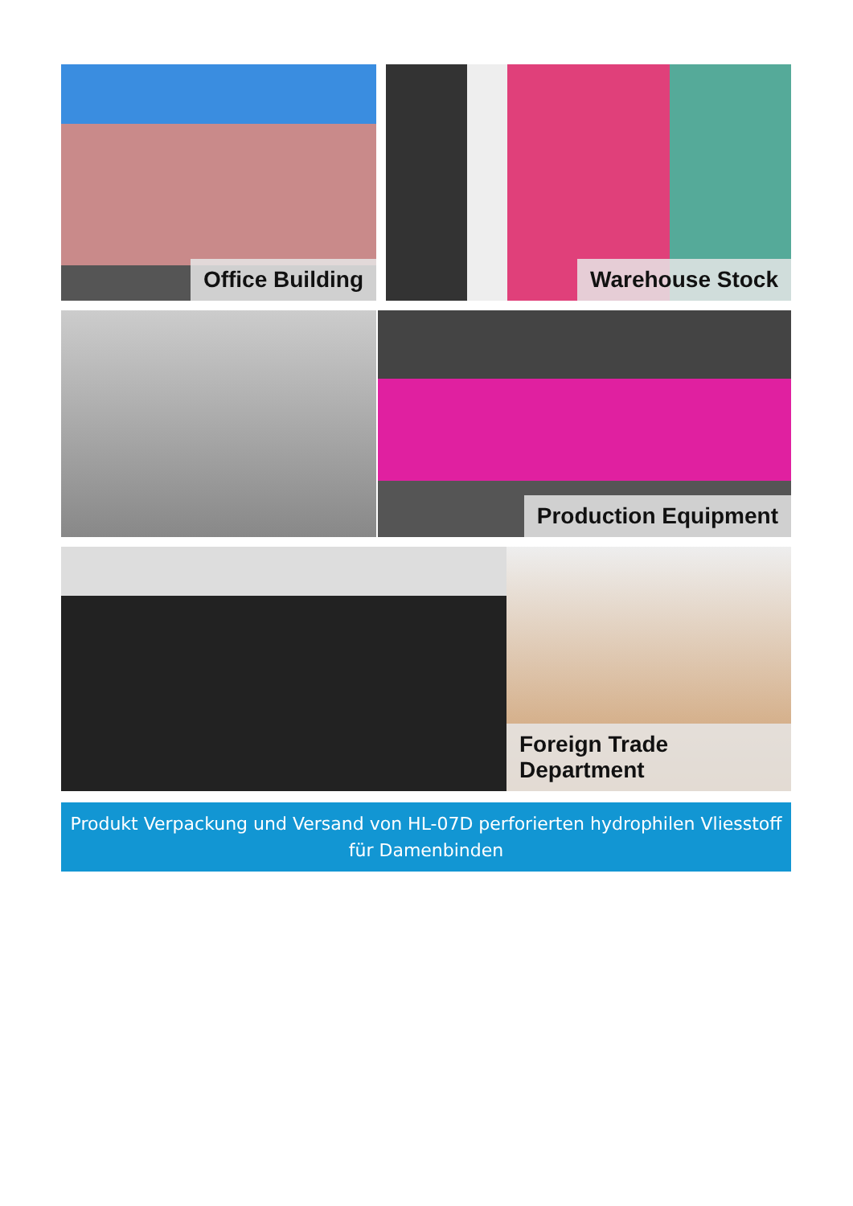Office Building Warehouse Stock
Production Equipment
Foreign Trade Department
Produkt Verpackung und Versand von HL-07D perforierten hydrophilen Vliesstoff
für Damenbinden